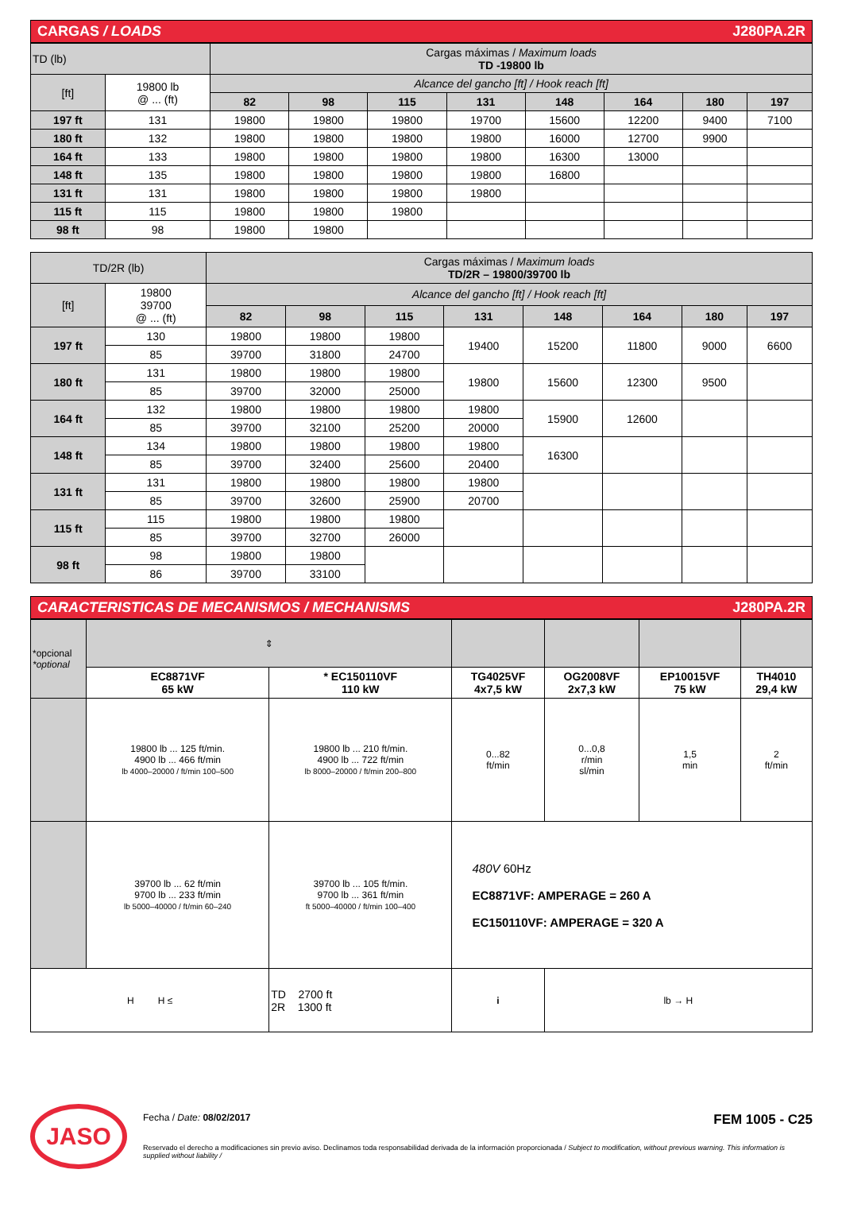CARGAS / LOADS J280PA.2R
| TD (lb) | | Cargas máximas / Maximum loads TD -19800 lb | | | | | | | |
| [ft] | 19800 lb @ ... (ft) | Alcance del gancho [ft] / Hook reach [ft] | | | | | | | |
| | | 82 | 98 | 115 | 131 | 148 | 164 | 180 | 197 |
| 197 ft | 131 | 19800 | 19800 | 19800 | 19700 | 15600 | 12200 | 9400 | 7100 |
| 180 ft | 132 | 19800 | 19800 | 19800 | 19800 | 16000 | 12700 | 9900 | |
| 164 ft | 133 | 19800 | 19800 | 19800 | 19800 | 16300 | 13000 | | |
| 148 ft | 135 | 19800 | 19800 | 19800 | 19800 | 16800 | | | |
| 131 ft | 131 | 19800 | 19800 | 19800 | 19800 | | | | |
| 115 ft | 115 | 19800 | 19800 | 19800 | | | | | |
| 98 ft | 98 | 19800 | 19800 | | | | | | |
| TD/2R (lb) | | Cargas máximas / Maximum loads TD/2R – 19800/39700 lb | | | | | | | |
| [ft] | 19800 39700 @ ... (ft) | Alcance del gancho [ft] / Hook reach [ft] | | | | | | | |
| | | 82 | 98 | 115 | 131 | 148 | 164 | 180 | 197 |
| 197 ft | 130 | 19800 | 19800 | 19800 | 19400 | 15200 | 11800 | 9000 | 6600 |
| | 85 | 39700 | 31800 | 24700 | | | | | |
| 180 ft | 131 | 19800 | 19800 | 19800 | 19800 | 15600 | 12300 | 9500 | |
| | 85 | 39700 | 32000 | 25000 | | | | | |
| 164 ft | 132 | 19800 | 19800 | 19800 | 19800 | 15900 | 12600 | | |
| | 85 | 39700 | 32100 | 25200 | 20000 | | | | |
| 148 ft | 134 | 19800 | 19800 | 19800 | 19800 | 16300 | | | |
| | 85 | 39700 | 32400 | 25600 | 20400 | | | | |
| 131 ft | 131 | 19800 | 19800 | 19800 | 19800 | | | | |
| | 85 | 39700 | 32600 | 25900 | 20700 | | | | |
| 115 ft | 115 | 19800 | 19800 | 19800 | | | | | |
| | 85 | 39700 | 32700 | 26000 | | | | | |
| 98 ft | 98 | 19800 | 19800 | | | | | | |
| | 86 | 39700 | 33100 | | | | | | |
CARACTERISTICAS DE MECANISMOS / MECHANISMS J280PA.2R
| *opcional *optional | ⇕ | | | | | |
| | EC8871VF 65 kW | * EC150110VF 110 kW | TG4025VF 4x7,5 kW | OG2008VF 2x7,3 kW | EP10015VF 75 kW | TH4010 29,4 kW |
| | 19800 lb ... 125 ft/min. 4900 lb ... 466 ft/min lb 4000–20000 / ft/min 100–500 | 19800 lb ... 210 ft/min. 4900 lb ... 722 ft/min lb 8000–20000 / ft/min 200–800 | 0...82 ft/min | 0...0,8 r/min sl/min | 1,5 min | 2 ft/min |
| | 39700 lb ... 62 ft/min 9700 lb ... 233 ft/min lb 5000–40000 / ft/min 60–240 | 39700 lb ... 105 ft/min. 9700 lb ... 361 ft/min ft 5000–40000 / ft/min 100–400 | 480V 60Hz EC8871VF: AMPERAGE = 260 A EC150110VF: AMPERAGE = 320 A | | | |
| H H ≤ | | TD 2700 ft 2R 1300 ft | i | lb → H | | |
JASO
Fecha / Date: 08/02/2017 FEM 1005 - C25
Reservado el derecho a modificaciones sin previo aviso. Declinamos toda responsabilidad derivada de la información proporcionada / Subject to modification, without previous warning. This information is supplied without liability /